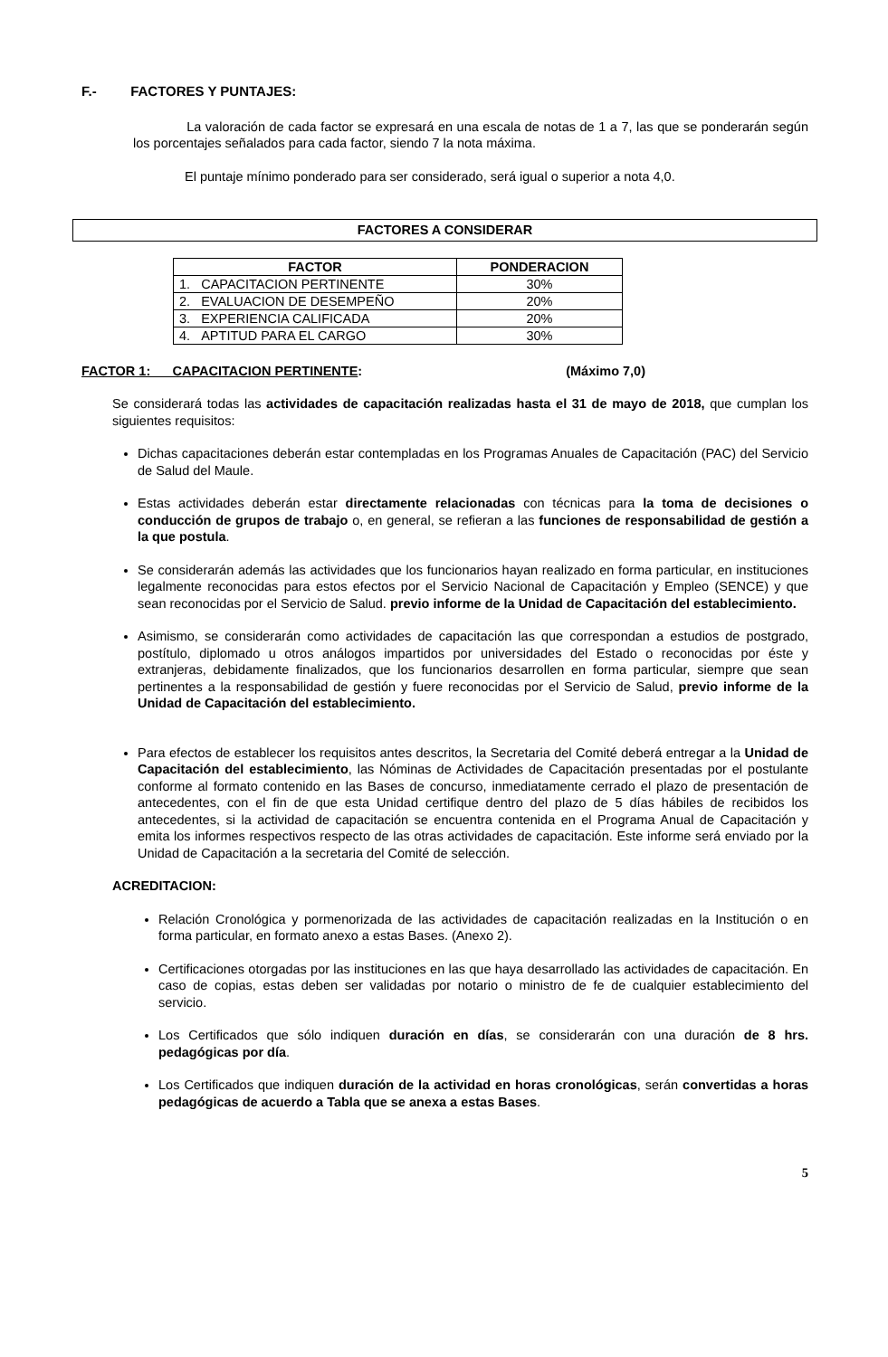F.- FACTORES Y PUNTAJES:
La valoración de cada factor se expresará en una escala de notas de 1 a 7, las que se ponderarán según los porcentajes señalados para cada factor, siendo 7 la nota máxima.
El puntaje mínimo ponderado para ser considerado, será igual o superior a nota 4,0.
FACTORES A CONSIDERAR
| FACTOR | PONDERACION |
| --- | --- |
| 1. CAPACITACION PERTINENTE | 30% |
| 2. EVALUACION DE DESEMPEÑO | 20% |
| 3. EXPERIENCIA CALIFICADA | 20% |
| 4. APTITUD PARA EL CARGO | 30% |
FACTOR 1: CAPACITACION PERTINENTE: (Máximo 7,0)
Se considerará todas las actividades de capacitación realizadas hasta el 31 de mayo de 2018, que cumplan los siguientes requisitos:
Dichas capacitaciones deberán estar contempladas en los Programas Anuales de Capacitación (PAC) del Servicio de Salud del Maule.
Estas actividades deberán estar directamente relacionadas con técnicas para la toma de decisiones o conducción de grupos de trabajo o, en general, se refieran a las funciones de responsabilidad de gestión a la que postula.
Se considerarán además las actividades que los funcionarios hayan realizado en forma particular, en instituciones legalmente reconocidas para estos efectos por el Servicio Nacional de Capacitación y Empleo (SENCE) y que sean reconocidas por el Servicio de Salud. previo informe de la Unidad de Capacitación del establecimiento.
Asimismo, se considerarán como actividades de capacitación las que correspondan a estudios de postgrado, postítulo, diplomado u otros análogos impartidos por universidades del Estado o reconocidas por éste y extranjeras, debidamente finalizados, que los funcionarios desarrollen en forma particular, siempre que sean pertinentes a la responsabilidad de gestión y fuere reconocidas por el Servicio de Salud, previo informe de la Unidad de Capacitación del establecimiento.
Para efectos de establecer los requisitos antes descritos, la Secretaria del Comité deberá entregar a la Unidad de Capacitación del establecimiento, las Nóminas de Actividades de Capacitación presentadas por el postulante conforme al formato contenido en las Bases de concurso, inmediatamente cerrado el plazo de presentación de antecedentes, con el fin de que esta Unidad certifique dentro del plazo de 5 días hábiles de recibidos los antecedentes, si la actividad de capacitación se encuentra contenida en el Programa Anual de Capacitación y emita los informes respectivos respecto de las otras actividades de capacitación. Este informe será enviado por la Unidad de Capacitación a la secretaria del Comité de selección.
ACREDITACION:
Relación Cronológica y pormenorizada de las actividades de capacitación realizadas en la Institución o en forma particular, en formato anexo a estas Bases. (Anexo 2).
Certificaciones otorgadas por las instituciones en las que haya desarrollado las actividades de capacitación. En caso de copias, estas deben ser validadas por notario o ministro de fe de cualquier establecimiento del servicio.
Los Certificados que sólo indiquen duración en días, se considerarán con una duración de 8 hrs. pedagógicas por día.
Los Certificados que indiquen duración de la actividad en horas cronológicas, serán convertidas a horas pedagógicas de acuerdo a Tabla que se anexa a estas Bases.
5